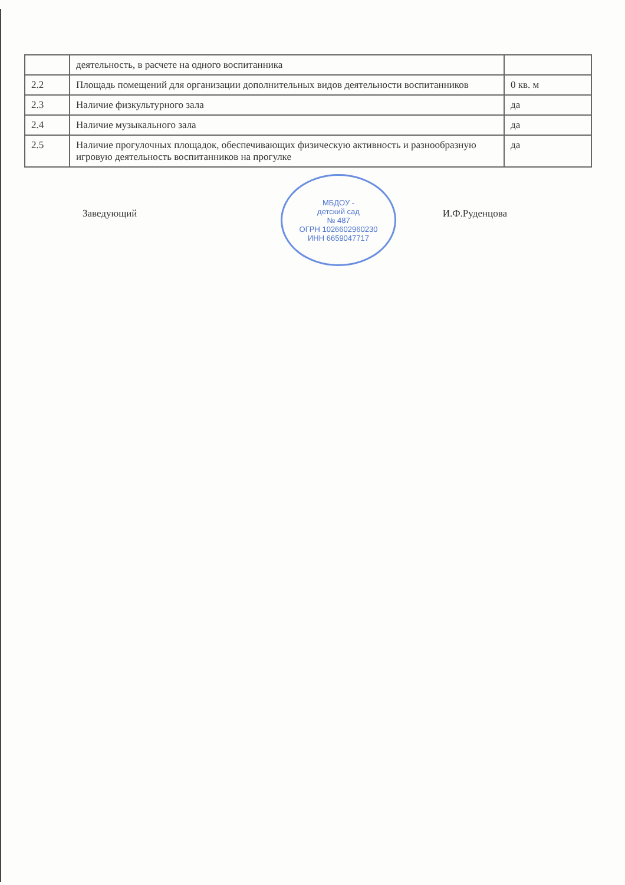| | деятельность, в расчете на одного воспитанника | |
| 2.2 | Площадь помещений для организации дополнительных видов деятельности воспитанников | 0 кв. м |
| 2.3 | Наличие физкультурного зала | да |
| 2.4 | Наличие музыкального зала | да |
| 2.5 | Наличие прогулочных площадок, обеспечивающих физическую активность и разнообразную игровую деятельность воспитанников на прогулке | да |
МБДОУ -
детский сад
№ 487
ОГРН 1026602960230
ИНН 6659047717
Заведующий И.Ф.Руденцова